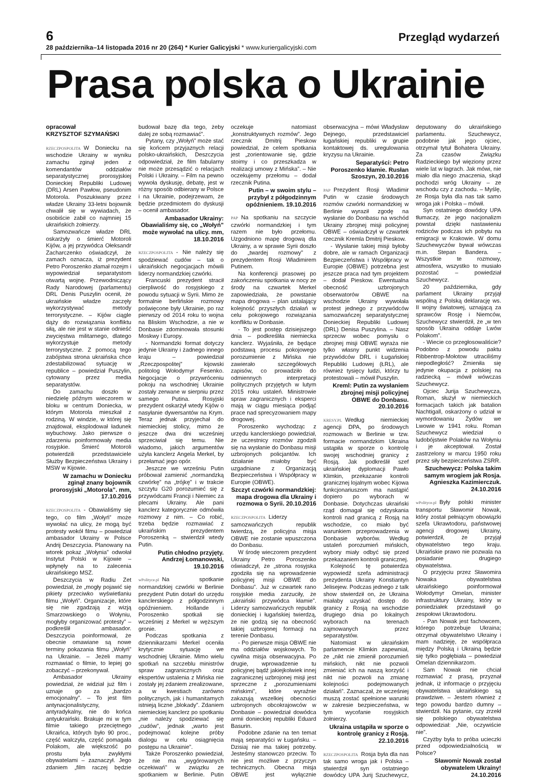6
Przegląd wydarzeń
28 października–14 listopada 2016 nr 20 (264) * Kurier Galicyjski * www.kuriergalicyjski.com
Prasa polska o Ukrainie
opracował
KRZYSZTOF SZYMAŃSKI
RZECZPOSPOLITA W Doniecku na wschodzie Ukrainy w wyniku zamachu zginął jeden z komendantów oddziałów separatystycznej prorosyjskiej Donieckiej Republiki Ludowej (DRL) Arsen Pawłow, pseudonim Motorola. Poszukiwany przez władze Ukrainy 33-letni bojownik chwalił się w wywiadach, że osobiście zabił co najmniej 15 ukraińskich żołnierzy.
Samozwańcze władze DRL oskarżyły o śmierć Motoroli Kijów, a jej przywódca Ołeksandr Zacharczenko oświadczył, że zamach oznacza, iż prezydent Petro Poroszenko złamał rozejm i wypowiedział separatystom otwartą wojnę. Przewodniczący Rady Narodowej (parlamentu) DRL Denis Puszylin ocenił, że ukraińskie władze zaczęły wykorzystywać metody terrorystyczne. – Kijów ciągle dąży do rozwiązania konfliktu siłą, ale nie jest w stanie odnieść zwycięstwa militarnego, dlatego wykorzystuje metody terrorystyczne. Z pomocą tego zabójstwa strona ukraińska chce zdestabilizować sytuację w republice – powiedział Puszylin, cytowany przez media separatystów.
Do zamachu doszło w niedzielę późnym wieczorem w bloku w centrum Doniecka, w którym Motorola mieszkał z rodziną. W windzie, w której się znajdował, eksplodował ładunek wybuchowy. Jako pierwsze o zdarzeniu poinformowały media rosyjskie. Śmierć Motoroli potwierdzili przedstawiciele Służby Bezpieczeństwa Ukrainy i MSW w Kijowie.
W zamachu w Doniecku zginął znany bojownik prorosyjski „Motorola”. mm, 17.10.2016
RZECZPOSPOLITA - Obawialiśmy się tego, co film „Wołyń” może wywołać na ulicy, że mogą być protesty wokół filmu – powiedział ambasador Ukrainy w Polsce Andrij Deszczycia. Planowany na wtorek pokaz „Wołynia” odwołał Instytut Polski w Kijowie – wpłynęły na to zalecenia ukraińskiego MSZ.
Deszczycia w Radiu Zet powiedział, że „mogły pojawić się pikiety przeciwko wyświetlaniu filmu „Wołyń”. Organizacje, które się nie zgadzają z wizją Smarzowskiego o Wołyniu, mogłyby organizować protesty” – podkreślił ambasador. Deszczycia poinformował, że obecnie omawiane są nowe terminy pokazania filmu „Wołyń” na Ukrainie. – Jeżeli mamy rozmawiać o filmie, to lepiej go zobaczyć – przekonywał.
Ambasador Ukrainy powiedział, że widział już film i uznaje go za „bardzo emocjonalny”. – To jest film antynacjonalistyczny, antyradykalny, nie do końca antyukraiński. Brakuje mi w tym filmie takiego przeciętnego Ukraińca, których było 90 proc., część walczyła, część pomagała Polakom, ale większość po prostu była zwykłymi obywatelami – zaznaczył. Jego zdaniem „film raczej będzie budował bazę dla tego, żeby dalej ze sobą rozmawiać”.
Pytany, czy „Wołyń” może stać się końcem przyjaznych relacji polsko-ukraińskich, Deszczycia odpowiedział, że film fabularny nie może przesądzić o relacjach Polski i Ukrainy. – Film na pewno wywoła dyskusję, debatę, jest w różny sposób odbierany w Polsce i na Ukrainie, podejrzewam, że będzie przedmiotem do dyskusji – ocenił ambasador.
Ambasador Ukrainy: Obawialiśmy się, co „Wołyń” może wywołać na ulicy. mm, 18.10.2016
RZECZPOSPOLITA - Nie należy się spodziewać cudów – tak o ukraińskich negocjacjach mówili liderzy normandzkiej czwórki.
Francuski prezydent stracił cierpliwość do rosyjskiego z powodu sytuacji w Syrii. Mimo że formalnie berlińskie rozmowy poświęcone były Ukrainie, po raz pierwszy od 2014 roku to wojna na Bliskim Wschodzie, a nie w Donbasie zdominowała stosunki Moskwy i Europy.
- Normandzki format dotyczy jedynie Ukrainy i żadnego innego kraju – powiedział „Rzeczpospolitej” kijowski politolog Wołodymyr Fesenko. Negocjacje o przywróceniu pokoju na wschodniej Ukrainie zostały zerwane w sierpniu przez samego Putina. Rosyjski prezydent oskarżył wtedy Kijów o nasyłanie dywersantów na Krym. Teraz jednak przyjechał do niemieckiej stolicy, mimo że jeszcze dwa dni wcześniej sprzeciwiał się temu. Nie wiadomo, jakich argumentów użyła kanclerz Angela Merkel, by przełamać jego opór.
Jeszcze we wrześniu Putin próbował zamienić „normandzką czwórkę” na „trójkę” i w trakcie szczytu G20 porozumieć się z przywódcami Francji i Niemiec za plecami Ukrainy. Ale pani kanclerz kategorycznie odmówiła rozmowy z nim. – Co robić, trzeba będzie rozmawiać z ukraińskim prezydentem Poroszenką – stwierdził wtedy Putin.
Putin chłodno przyjęty. Andrzej Łomanowski, 19.10.2016
wPolityce.pl Na spotkanie normandzkiej czwórki w Berlinie prezydent Putin dotarł do urzędu kanclerskiego z półgodzinnym opóźnieniem. Hollande i Poroszenko spotkali się wcześniej z Merkel w węższym gronie.
Podczas spotkania z dziennikarzami Merkel oceniła krytycznie sytuację we wschodniej Ukrainie. Mimo wielu spotkań na szczeblu ministrów spraw zagranicznych oraz ekspertów ustalenia z Mińska nie zostały jej zdaniem zrealizowane, a w kwestiach zarówno politycznych, jak i humanitarnych istnieją liczne „blokady”. Zdaniem niemieckiej kanclerz po spotkaniu „nie należy spodziewać się „cudów”, jednak „warto jest podejmować kolejne próby dialogu w celu osiągnięcia postępu na Ukrainie”.
Także Poroszenko powiedział, że nie ma „wygórowanych oczekiwań” w związku ze spotkaniem w Berlinie. Putin oczekuje natomiast „konstruktywnych rozmów”. Jego rzecznik Dmitrij Pieskow powiedział, że celem spotkania jest „zorientowanie się, gdzie stoimy i co przeszkadza w realizacji umowy z Mińska”. – Nie oczekujemy przełomu – dodał rzecznik Putina.
Putin – w swoim stylu – przybył z półgodzinnym opóźnieniem. 19.10.2016
PAP Na spotkaniu na szczycie czwórki normandzkiej i tym razem nie było przełomu. Uzgodniono mapę drogową dla Ukrainy, a w sprawie Syrii doszło do „twardej rozmowy” z prezydentem Rosji Władimirem Putinem.
Na konferencji prasowej po zakończeniu spotkania w nocy ze środy na czwartek Merkel zapowiedziała, że powstanie mapa drogowa – plan ustalający kolejność przyszłych działań w celu pokojowego rozwiązania konfliktu w Donbasie.
- To jest postęp dzisiejszego dnia – podkreśliła niemiecka kanclerz. Wyjaśniła, że będące podstawą procesu pokojowego porozumienie z Mińska nie zawierało szczegółowych zapisów, co prowadziło do odmiennych interpretacji politycznych przyjętych w lutym 2015 roku ustaleń. Ministrowie spraw zagranicznych i eksperci mają w ciągu miesiąca podjąć prace nad sprecyzowaniem mapy drogowej.
Poroszenko wychodząc z urzędu kanclerskiego powiedział, że uczestnicy rozmów zgodzili się na wysłanie do Donbasu misji uzbrojonych policjantów. Ich działanie miałoby być uzgadniane z Organizacją Bezpieczeństwa i Współpracy w Europie (OBWE).
Szczyt czwórki normandzkiej: mapa drogowa dla Ukrainy i rozmowa o Syrii. 20.10.2016
RZECZPOSPOLITA Liderzy samozwańczych republik twierdzą, że policyjna misja OBWE nie zostanie wpuszczona do Donbasu.
W środę wieczorem prezydent Ukrainy Petro Poroszenko oświadczył, że „strona rosyjska zgodziła się na wprowadzenie policyjnej misji OBWE do Donbasu”. Już w czwartek rano rosyjskie media zarzuciły, że „ukraiński przywódca kłamie”. Liderzy samozwańczych republik donieckiej i ługańskiej twierdzą, że nie godzą się na obecność takiej uzbrojonej formacji na terenie Donbasu.
- Po pierwsze misja OBWE nie ma oddziałów wojskowych. To cywilna misja obserwacyjna. Po drugie, wprowadzenie tu policyjnej bądź jakiejkolwiek innej zagranicznej uzbrojonej misji jest sprzeczne z „porozumieniami mińskimi”, które wyraźnie zakazują wszelkiej obecności uzbrojonych obcokrajowców w Donbasie – powiedział dowódca armii donieckiej republiki Eduard Basurin.
Podobne zdanie na ten temat mają separatyści w Ługańsku. – Dzisiaj nie ma takiej potrzeby. Jesteśmy stanowczo przeciw. To nie jest możliwe z przyczyn technicznych. Obecna misja OBWE jest wyłącznie obserwacyjna – mówi Władysław Dejnego, przedstawiciel ługańskiej republiki w grupie kontaktowej ds. uregulowania kryzysu na Ukrainie.
Separatyści: Petro Poroszenko kłamie. Rusłan Szoszyn, 20.10.2016
PAP Prezydent Rosji Władimir Putin w czasie środowych rozmów czwórki normandzkiej w Berlinie wyraził zgodę na wysłanie do Donbasu na wschód Ukrainy zbrojnej misji policyjnej OBWE – oświadczył w czwartek rzecznik Kremla Dmitrij Pieskow.
- Wysłanie takiej misji byłoby dobre, ale w ramach Organizacji Bezpieczeństwa i Współpracy w Europie (OBWE) potrzebna jest jeszcze praca nad tym projektem – dodał Pieskow. Ewentualna obecność uzbrojonych obserwatorów OBWE na wschodzie Ukrainy wywołała protest jednego z przywódców samozwańczej separatystycznej Donieckiej Republiki Ludowej (DRL) Denisa Puszylina. – Nasz sprzeciw wobec pomysłu o zbrojnej misji OBWE wyraża nie tylko własny punkt widzenia przywódców DRL i Ługańskiej Republiki Ludowej (ŁRL), ale również tysięcy ludzi, którzy tu protestowali – mówił Puszylin.
Kreml: Putin za wysłaniem zbrojnej misji policyjnej OBWE do Donbasu. 20.10.2016
KRESY.PL Według niemieckiej agencji DPA, po środowych rozmowach w Berlinie w tzw. formacie normandzkim Ukraina ustąpiła w sporze o kontrolę swojej wschodniej granicy z Rosją. Jak podkreślił szef ukraińskiej dyplomacji Pawło Klimkin, przekazanie kontroli granicznej lojalnym wobec Kijowa funkcjonariuszom ma nastąpić dopiero po wyborach w Donbasie. Dotychczas ukraiński rząd domagał się odzyskania kontroli nad granicą z Rosją na wschodzie, co miało być warunkiem przeprowadzenia w Donbasie wyborów. Według ustaleń porozumień mińskich, wybory miały odbyć się przed przekazaniem kontroli granicznej.
Kolejność tę potwierdza wypowiedź szefa administracji prezydenta Ukrainy Konstiantyn Jelisejew. Podczas jednego z talk show stwierdził on, że Ukraina miałaby uzyskać dostęp do granicy z Rosją na wschodzie drugiego dnia po lokalnych wyborach na terenach zajmowanych przez separatystów.
Natomiast w ukraińskim parlamencie Klimkin zapewniał, że „nikt nie zmienił porozumień mińskich, nikt nie pozwoli zmieniać ich na naszą korzyść i nikt nie pozwoli na zmianę kolejności podejmowanych działań”. Zaznaczał, że wcześniej muszą zostać spełnione warunki w zakresie bezpieczeństwa, w tym wycofanie rosyjskich żołnierzy.
Ukraina ustąpiła w sporze o kontrolę granicy z Rosją. 22.10.2016
RZECZPOSPOLITA Rosja była dla nas tak samo wroga jak i Polska – stwierdził syn ostatniego dowódcy UPA Jurij Szuchewycz, deputowany do ukraińskiego parlamentu. Szuchewycz, podobnie jak jego ojciec, otrzymał tytuł Bohatera Ukrainy. Za czasów Związku Radzieckiego był więziony przez wiele lat w łagrach. Jak mówi, nie miało dla niego znaczenia, skąd pochodzi wróg Ukrainy – ze wschodu czy z zachodu. – Myślę, że Rosja była dla nas tak samo wroga jak i Polska – mówił.
Syn ostatniego dowódcy UPA tłumaczy, że jego nacjonalizm powstał dzięki nastawieniu rodziców podczas ich pobytu na emigracji w Krakowie. W domu Szuchewyczów bywał wówczas m.in. Stepan Bandera. – Wszystkie te rozmowy, atmosfera, wszystko to musiało pozostać – powiedział Szuchewycz.
20 października, gdy parlament Ukrainy przyjął wspólną z Polską deklarację ws. II wojny światowej, uznającą za sprawców Rosję i Niemców, Szuchewycz stwierdził, że „w ten sposób Ukraina oddaje Lwów Polakom”.
- Wiecie co przegłosowaliście? Podobno z powodu paktu Ribbentrop-Mołotow utraciliśmy niepodległość? Zmieniła się jedynie okupacja z polskiej na radziecką – mówił wówczas Szuchewycz.
Ojciec Jurija Szuchewycza, Roman, służył w niemieckich formacjach takich jak batalion Nachtigall, oskarżony o udział w wymordowaniu Żydów we Lwowie w 1941 roku. Roman Szuchewycz wiedział o ludobójstwie Polaków na Wołyniu i je akceptował. Został zastrzelony w marcu 1950 roku przez siły bezpieczeństwa ZSRR.
Szuchewycz: Polska takim samym wrogiem jak Rosja. Agnieszka Kazimierczuk. 24.10.2016
wPolityce.pl Były polski minister transportu Sławomir Nowak, który został pełniącym obowiązki szefa Ukrawtodoru, państwowej agencji drogowej Ukrainy, potwierdził, że przyjął obywatelstwo tego kraju. Ukraińskie prawo nie pozwala na posiadanie drugiego obywatelstwa.
O przyjęciu przez Sławomira Nowaka obywatelstwa ukraińskiego poinformował Wołodymyr Omelan, minister infrastruktury Ukrainy, który w poniedziałek przedstawił go zespołowi Ukrawtodoru.
- Pan Nowak jest fachowcem, którego potrzebuje Ukraina; otrzymał obywatelstwo Ukrainy i mam nadzieję, że współpraca między Polską i Ukrainą będzie się tylko pogłębiała – powiedział Omelan dziennikarzom.
Sam Nowak nie chciał rozmawiać z prasą, przyznał jednak, iż informacje o przyjęciu obywatelstwa ukraińskiego są prawdziwe. – Jestem również z tego powodu bardzo dumny – stwierdził. Na pytanie, czy zrzekł się polskiego obywatelstwa odpowiedział: „Nie, oczywiście nie”.
Czyżby była to próba ucieczki przed odpowiedzialnością w Polsce?
Sławomir Nowak został obywatelem Ukrainy! 24.10.2016